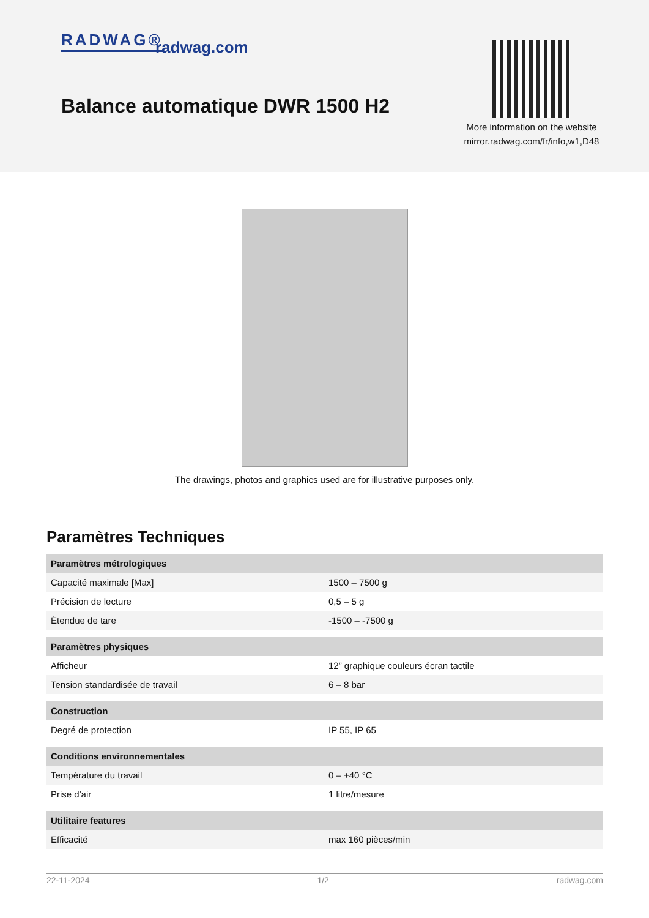RADWAG® radwag.com
Balance automatique DWR 1500 H2
More information on the website
mirror.radwag.com/fr/info,w1,D48
The drawings, photos and graphics used are for illustrative purposes only.
Paramètres Techniques
| Paramètres métrologiques | |
| --- | --- |
| Capacité maximale [Max] | 1500 – 7500 g |
| Précision de lecture | 0,5 – 5 g |
| Étendue de tare | -1500 – -7500 g |
| Paramètres physiques | |
| Afficheur | 12” graphique couleurs écran tactile |
| Tension standardisée de travail | 6 – 8 bar |
| Construction | |
| Degré de protection | IP 55, IP 65 |
| Conditions environnementales | |
| Température du travail | 0 – +40 °C |
| Prise d'air | 1 litre/mesure |
| Utilitaire features | |
| Efficacité | max 160 pièces/min |
22-11-2024 1/2 radwag.com